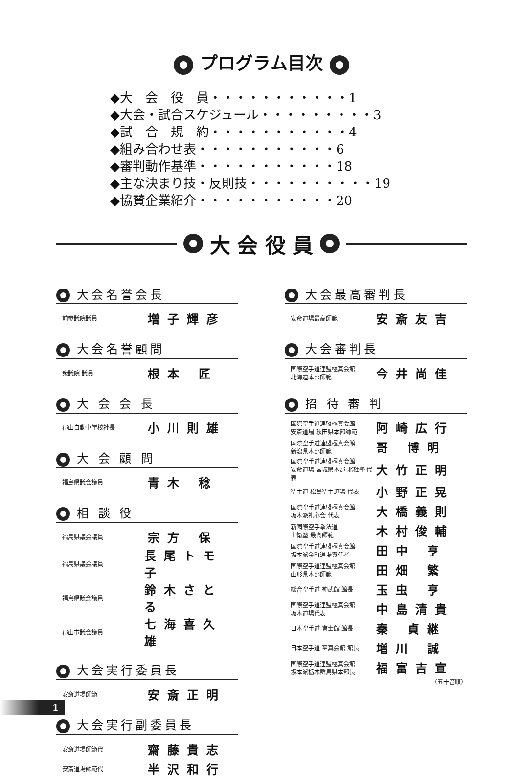プログラム目次
◆大　会　役　員・・・・・・・・・・・1
◆大会・試合スケジュール・・・・・・・・・3
◆試　合　規　約・・・・・・・・・・・4
◆組み合わせ表・・・・・・・・・・・6
◆審判動作基準・・・・・・・・・・・18
◆主な決まり技・反則技・・・・・・・・・・19
◆協賛企業紹介・・・・・・・・・・・20
大 会 役 員
大会名誉会長
前参議院議員 増子輝彦
大会名誉顧問
衆議院 議員 根本 匠
大 会 会 長
郡山自動車学校社長 小川則雄
大 会 顧 問
福島県議会議員 青木 稔
相 談 役
福島県議会議員 宗方 保
福島県議会議員 長尾トモ子
福島県議会議員 鈴木さとる
郡山市議会議員 七海喜久雄
大会実行委員長
安斎道場師範 安斎正明
大会実行副委員長
安斎道場師範代 齋藤貴志
安斎道場師範代 半沢和行
大会最高審判長
安斎道場最高師範 安斎友吉
大会審判長
国際空手道連盟極真会館
北海道本部師範 今井尚佳
招 待 審 判
国際空手道連盟極真会館
安斎道場 秋田県本部師範 阿崎広行
国際空手道連盟極真会館
新潟県本部師範 哥 博明
国際空手道連盟極真会館
安斎道場 宮城県本部 北杜塾 代表 大竹正明
空手道 松島空手道場 代表 小野正晃
国際空手道連盟極真会館
坂本派礼心会 代表 大橋義則
新國際空手拳法道
士衛塾 最高師範 木村俊輔
国際空手道連盟極真会館
坂本派金町道場責任者 田中 亨
国際空手道連盟極真会館
山形県本部師範 田畑 繁
総合空手道 神武館 館長 玉虫 亨
国際空手道連盟極真会館
坂本道場代表 中島清貴
日本空手道 會士館 館長 秦 貞継
日本空手道 至真会館 館長 増川 誠
国際空手道連盟極真会館
坂本派栃木群馬県本部長 福富吉宣
（五十音順）
1